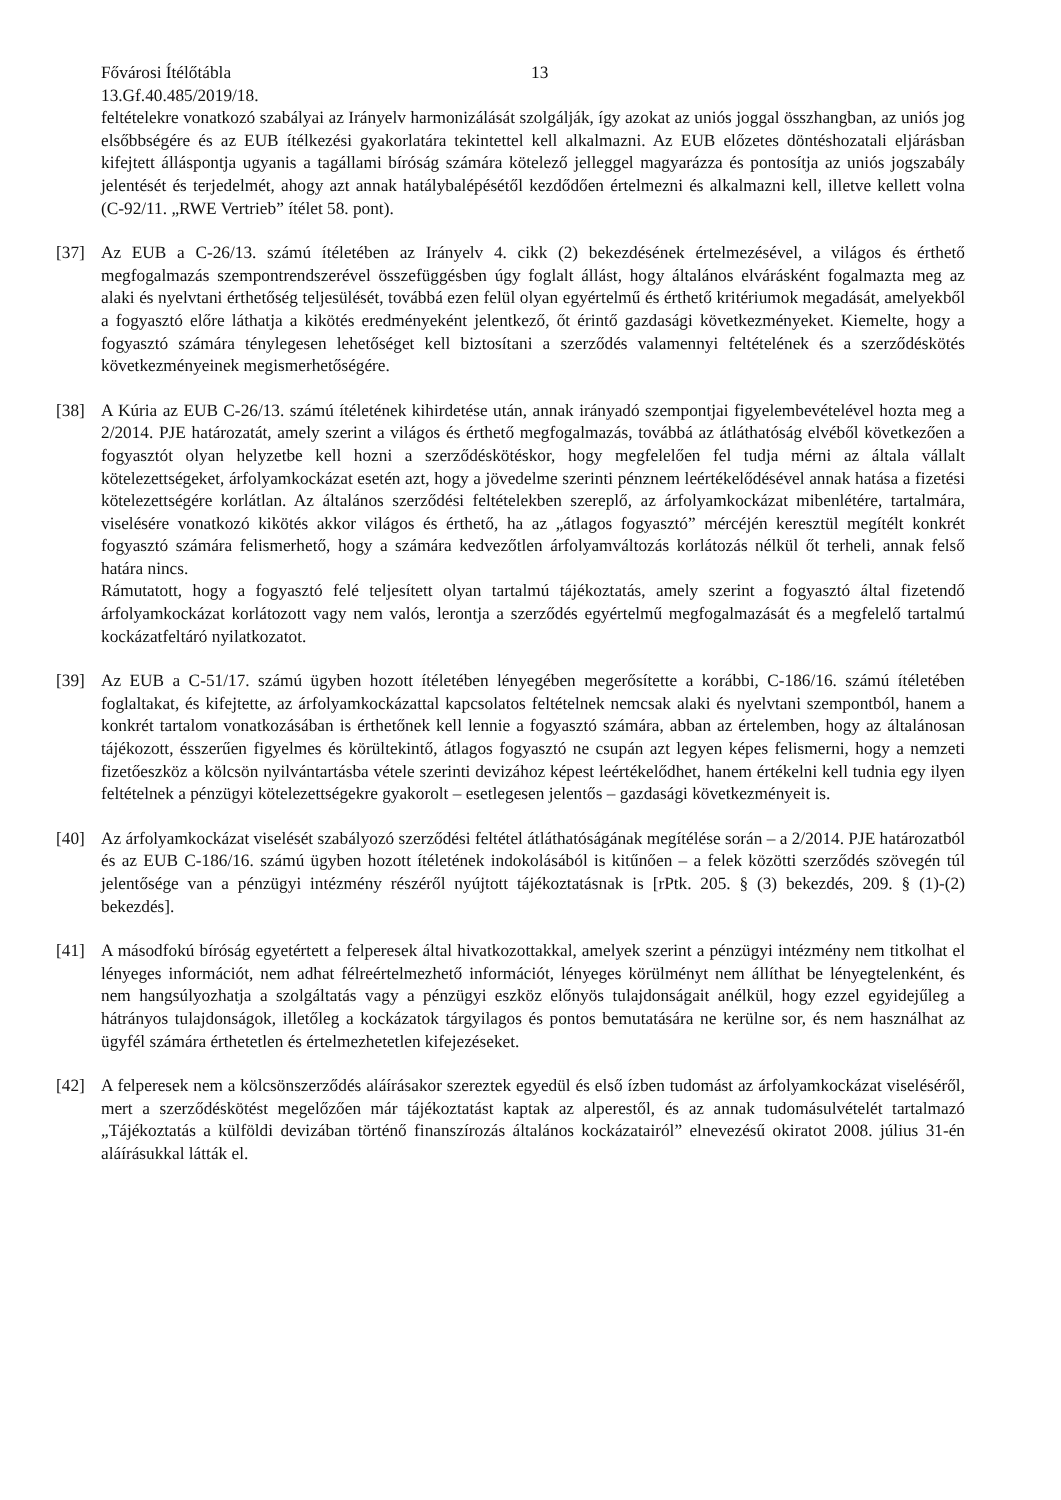Fővárosi Ítélőtábla 13
13.Gf.40.485/2019/18.
feltételekre vonatkozó szabályai az Irányelv harmonizálását szolgálják, így azokat az uniós joggal összhangban, az uniós jog elsőbbségére és az EUB ítélkezési gyakorlatára tekintettel kell alkalmazni. Az EUB előzetes döntéshozatali eljárásban kifejtett álláspontja ugyanis a tagállami bíróság számára kötelező jelleggel magyarázza és pontosítja az uniós jogszabály jelentését és terjedelmét, ahogy azt annak hatálybalépésétől kezdődően értelmezni és alkalmazni kell, illetve kellett volna (C-92/11. „RWE Vertrieb” ítélet 58. pont).
[37] Az EUB a C-26/13. számú ítéletében az Irányelv 4. cikk (2) bekezdésének értelmezésével, a világos és érthető megfogalmazás szempontrendszerével összefüggésben úgy foglalt állást, hogy általános elvárásként fogalmazta meg az alaki és nyelvtani érthetőség teljesülését, továbbá ezen felül olyan egyértelmű és érthető kritériumok megadását, amelyekből a fogyasztó előre láthatja a kikötés eredményeként jelentkező, őt érintő gazdasági következményeket. Kiemelte, hogy a fogyasztó számára ténylegesen lehetőséget kell biztosítani a szerződés valamennyi feltételének és a szerződéskötés következményeinek megismerhetőségére.
[38] A Kúria az EUB C-26/13. számú ítéletének kihirdetése után, annak irányadó szempontjai figyelembevételével hozta meg a 2/2014. PJE határozatát, amely szerint a világos és érthető megfogalmazás, továbbá az átláthatóság elvéből következően a fogyasztót olyan helyzetbe kell hozni a szerződéskötéskor, hogy megfelelően fel tudja mérni az általa vállalt kötelezettségeket, árfolyamkockázat esetén azt, hogy a jövedelme szerinti pénznem leértékelődésével annak hatása a fizetési kötelezettségére korlátlan. Az általános szerződési feltételekben szereplő, az árfolyamkockázat mibenlétére, tartalmára, viselésére vonatkozó kikötés akkor világos és érthető, ha az „átlagos fogyasztó” mércéjén keresztül megítélt konkrét fogyasztó számára felismerhető, hogy a számára kedvezőtlen árfolyamváltozás korlátozás nélkül őt terheli, annak felső határa nincs.
Rámutatott, hogy a fogyasztó felé teljesített olyan tartalmú tájékoztatás, amely szerint a fogyasztó által fizetendő árfolyamkockázat korlátozott vagy nem valós, lerontja a szerződés egyértelmű megfogalmazását és a megfelelő tartalmú kockázatfeltáró nyilatkozatot.
[39] Az EUB a C-51/17. számú ügyben hozott ítéletében lényegében megerősítette a korábbi, C-186/16. számú ítéletében foglaltakat, és kifejtette, az árfolyamkockázattal kapcsolatos feltételnek nemcsak alaki és nyelvtani szempontból, hanem a konkrét tartalom vonatkozásában is érthetőnek kell lennie a fogyasztó számára, abban az értelemben, hogy az általánosan tájékozott, ésszerűen figyelmes és körültekintő, átlagos fogyasztó ne csupán azt legyen képes felismerni, hogy a nemzeti fizetőeszköz a kölcsön nyilvántartásba vétele szerinti devizához képest leértékelődhet, hanem értékelni kell tudnia egy ilyen feltételnek a pénzügyi kötelezettségekre gyakorolt – esetlegesen jelentős – gazdasági következményeit is.
[40] Az árfolyamkockázat viselését szabályozó szerződési feltétel átláthatóságának megítélése során – a 2/2014. PJE határozatból és az EUB C-186/16. számú ügyben hozott ítéletének indokolásából is kitűnően – a felek közötti szerződés szövegén túl jelentősége van a pénzügyi intézmény részéről nyújtott tájékoztatásnak is [rPtk. 205. § (3) bekezdés, 209. § (1)-(2) bekezdés].
[41] A másodfokú bíróság egyetértett a felperesek által hivatkozottakkal, amelyek szerint a pénzügyi intézmény nem titkolhat el lényeges információt, nem adhat félreértelmezhető információt, lényeges körülményt nem állíthat be lényegtelenként, és nem hangsúlyozhatja a szolgáltatás vagy a pénzügyi eszköz előnyös tulajdonságait anélkül, hogy ezzel egyidejűleg a hátrányos tulajdonságok, illetőleg a kockázatok tárgyilagos és pontos bemutatására ne kerülne sor, és nem használhat az ügyfél számára érthetetlen és értelmezhetetlen kifejezéseket.
[42] A felperesek nem a kölcsönszerződés aláírásakor szereztek egyedül és első ízben tudomást az árfolyamkockázat viseléséről, mert a szerződéskötést megelőzően már tájékoztatást kaptak az alperestől, és az annak tudomásulvételét tartalmazó „Tájékoztatás a külföldi devizában történő finanszírozás általános kockázatairól” elnevezésű okiratot 2008. július 31-én aláírásukkal látták el.